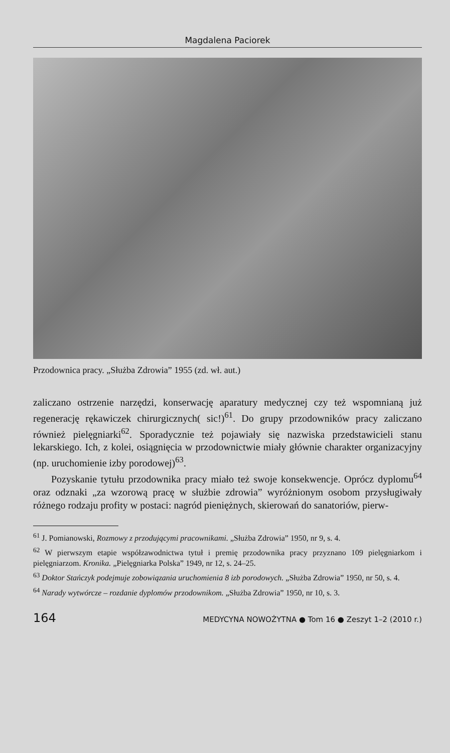Magdalena Paciorek
Przodownica pracy. „Służba Zdrowia” 1955 (zd. wł. aut.)
zaliczano ostrzenie narzędzi, konserwację aparatury medycznej czy też wspomnianą już regenerację rękawiczek chirurgicznych( sic!)<sup>61</sup>. Do grupy przodowników pracy zaliczano również pielęgniarki<sup>62</sup>. Sporadycznie też pojawiały się nazwiska przedstawicieli stanu lekarskiego. Ich, z kolei, osiągnięcia w przodownictwie miały głównie charakter organizacyjny (np. uruchomienie izby porodowej)<sup>63</sup>.
Pozyskanie tytułu przodownika pracy miało też swoje konsekwencje. Oprócz dyplomu<sup>64</sup> oraz odznaki „za wzorową pracę w służbie zdrowia” wyróżnionym osobom przysługiwały różnego rodzaju profity w postaci: nagród pieniężnych, skierowań do sanatoriów, pierw-
<sup>61</sup> J. Pomianowski, Rozmowy z przodującymi pracownikami. „Służba Zdrowia” 1950, nr 9, s. 4.
<sup>62</sup> W pierwszym etapie współzawodnictwa tytuł i premię przodownika pracy przyznano 109 pielęgniarkom i pielęgniarzom. Kronika. „Pielęgniarka Polska” 1949, nr 12, s. 24–25.
<sup>63</sup> Doktor Stańczyk podejmuje zobowiązania uruchomienia 8 izb porodowych. „Służba Zdrowia” 1950, nr 50, s. 4.
<sup>64</sup> Narady wytwórcze – rozdanie dyplomów przodownikom. „Służba Zdrowia” 1950, nr 10, s. 3.
164 MEDYCYNA NOWOŻYTNA ● Tom 16 ● Zeszyt 1–2 (2010 r.)